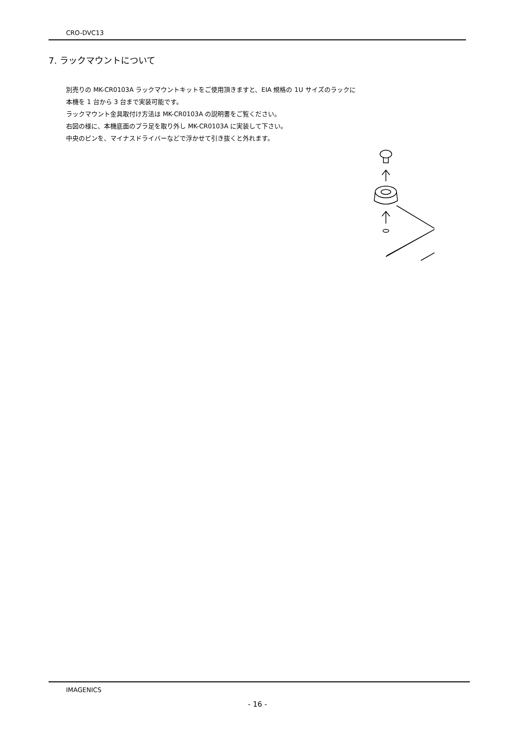CRO-DVC13
7. ラックマウントについて
別売りの MK-CR0103A ラックマウントキットをご使用頂きますと、EIA 規格の 1U サイズのラックに
本機を 1 台から 3 台まで実装可能です。
ラックマウント金具取付け方法は MK-CR0103A の説明書をご覧ください。
右図の様に、本機底面のプラ足を取り外し MK-CR0103A に実装して下さい。
中央のピンを、マイナスドライバーなどで浮かせて引き抜くと外れます。
IMAGENICS
- 16 -